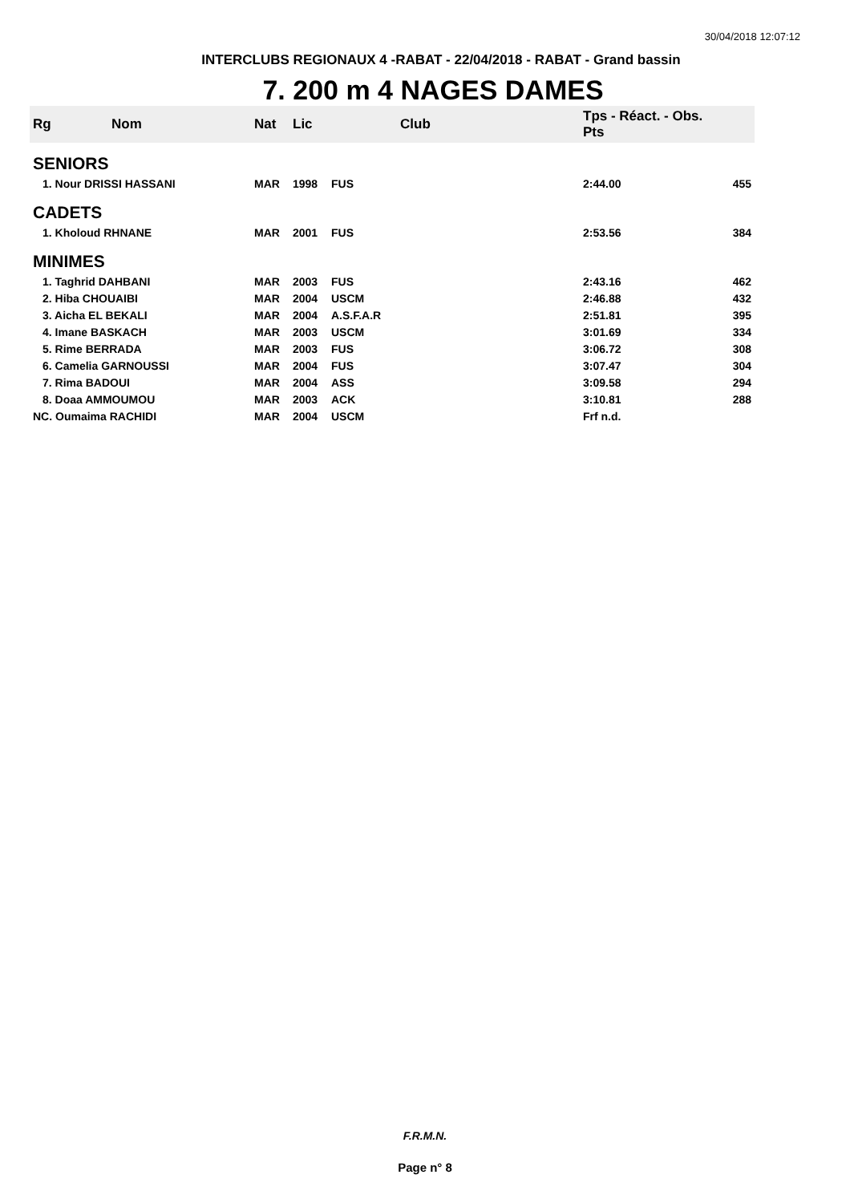30/04/2018 12:07:12
INTERCLUBS REGIONAUX 4 -RABAT - 22/04/2018 - RABAT - Grand bassin
7. 200 m 4 NAGES DAMES
| Rg | Nom | Nat | Lic | Club | Tps - Réact. - Obs. Pts | |
| --- | --- | --- | --- | --- | --- | --- |
| SENIORS | | | | | | |
| 1. Nour DRISSI HASSANI | | MAR | 1998 | FUS | 2:44.00 | 455 |
| CADETS | | | | | | |
| 1. Kholoud RHNANE | | MAR | 2001 | FUS | 2:53.56 | 384 |
| MINIMES | | | | | | |
| 1. Taghrid DAHBANI | | MAR | 2003 | FUS | 2:43.16 | 462 |
| 2. Hiba CHOUAIBI | | MAR | 2004 | USCM | 2:46.88 | 432 |
| 3. Aicha EL BEKALI | | MAR | 2004 | A.S.F.A.R | 2:51.81 | 395 |
| 4. Imane BASKACH | | MAR | 2003 | USCM | 3:01.69 | 334 |
| 5. Rime BERRADA | | MAR | 2003 | FUS | 3:06.72 | 308 |
| 6. Camelia GARNOUSSI | | MAR | 2004 | FUS | 3:07.47 | 304 |
| 7. Rima BADOUI | | MAR | 2004 | ASS | 3:09.58 | 294 |
| 8. Doaa AMMOUMOU | | MAR | 2003 | ACK | 3:10.81 | 288 |
| NC. Oumaima RACHIDI | | MAR | 2004 | USCM | Frf n.d. | |
F.R.M.N.
Page n° 8